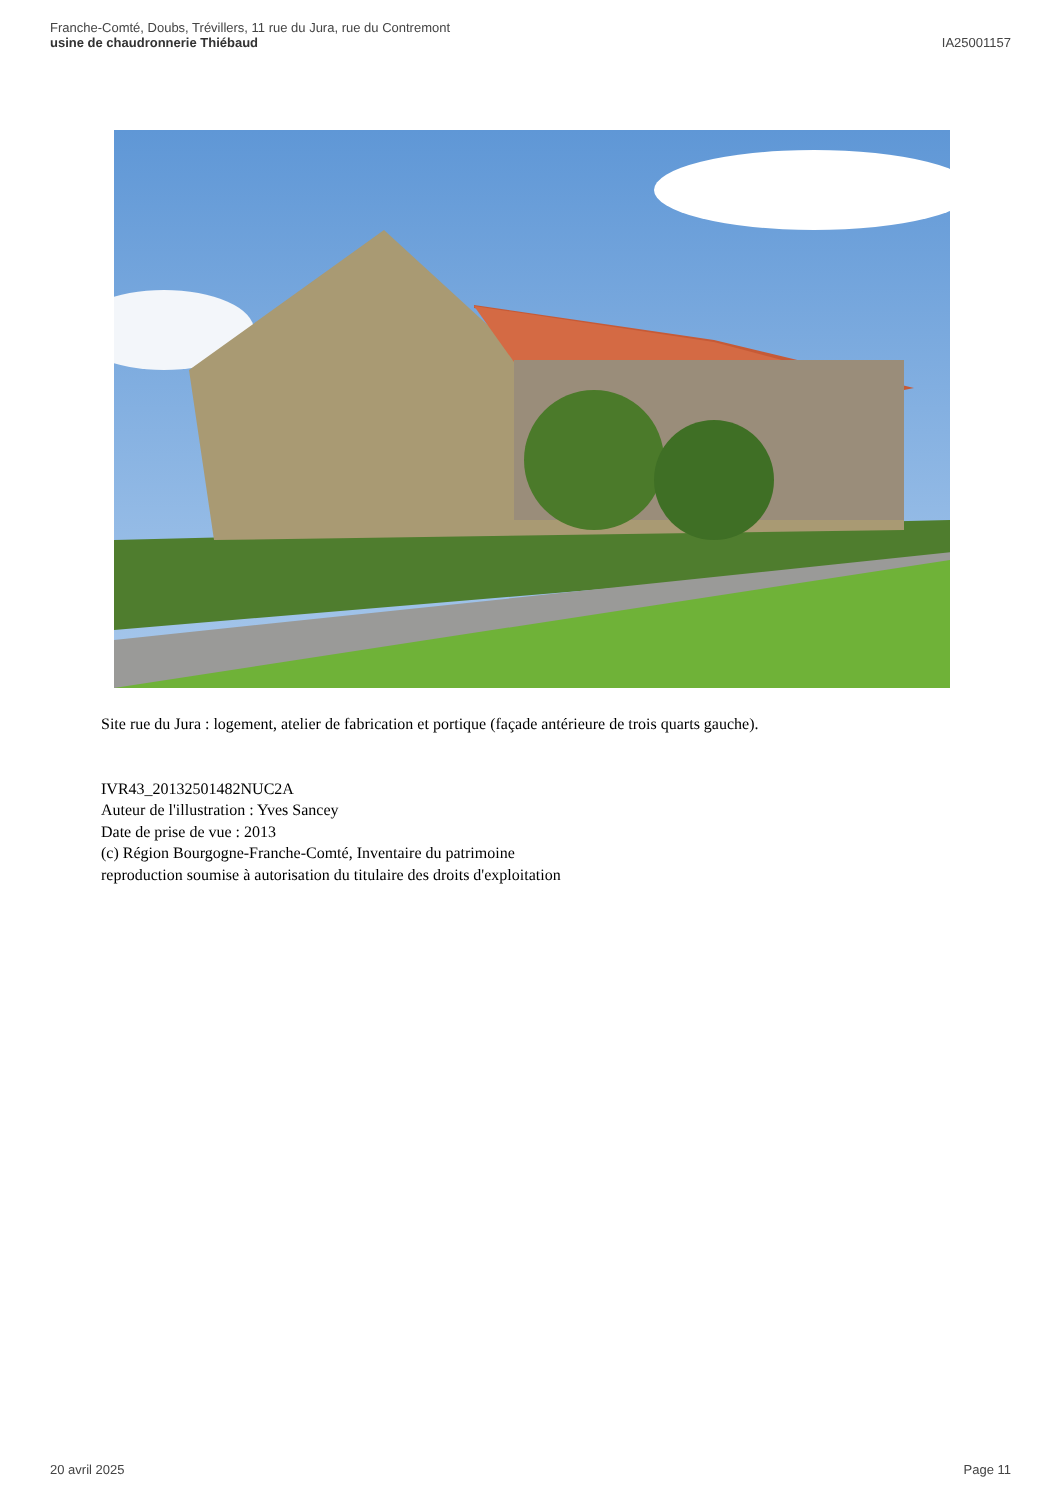Franche-Comté, Doubs, Trévillers, 11 rue du Jura, rue du Contremont
usine de chaudronnerie Thiébaud
IA25001157
Site rue du Jura : logement, atelier de fabrication et portique (façade antérieure de trois quarts gauche).
IVR43_20132501482NUC2A
Auteur de l'illustration : Yves Sancey
Date de prise de vue : 2013
(c) Région Bourgogne-Franche-Comté, Inventaire du patrimoine
reproduction soumise à autorisation du titulaire des droits d'exploitation
20 avril 2025 Page 11